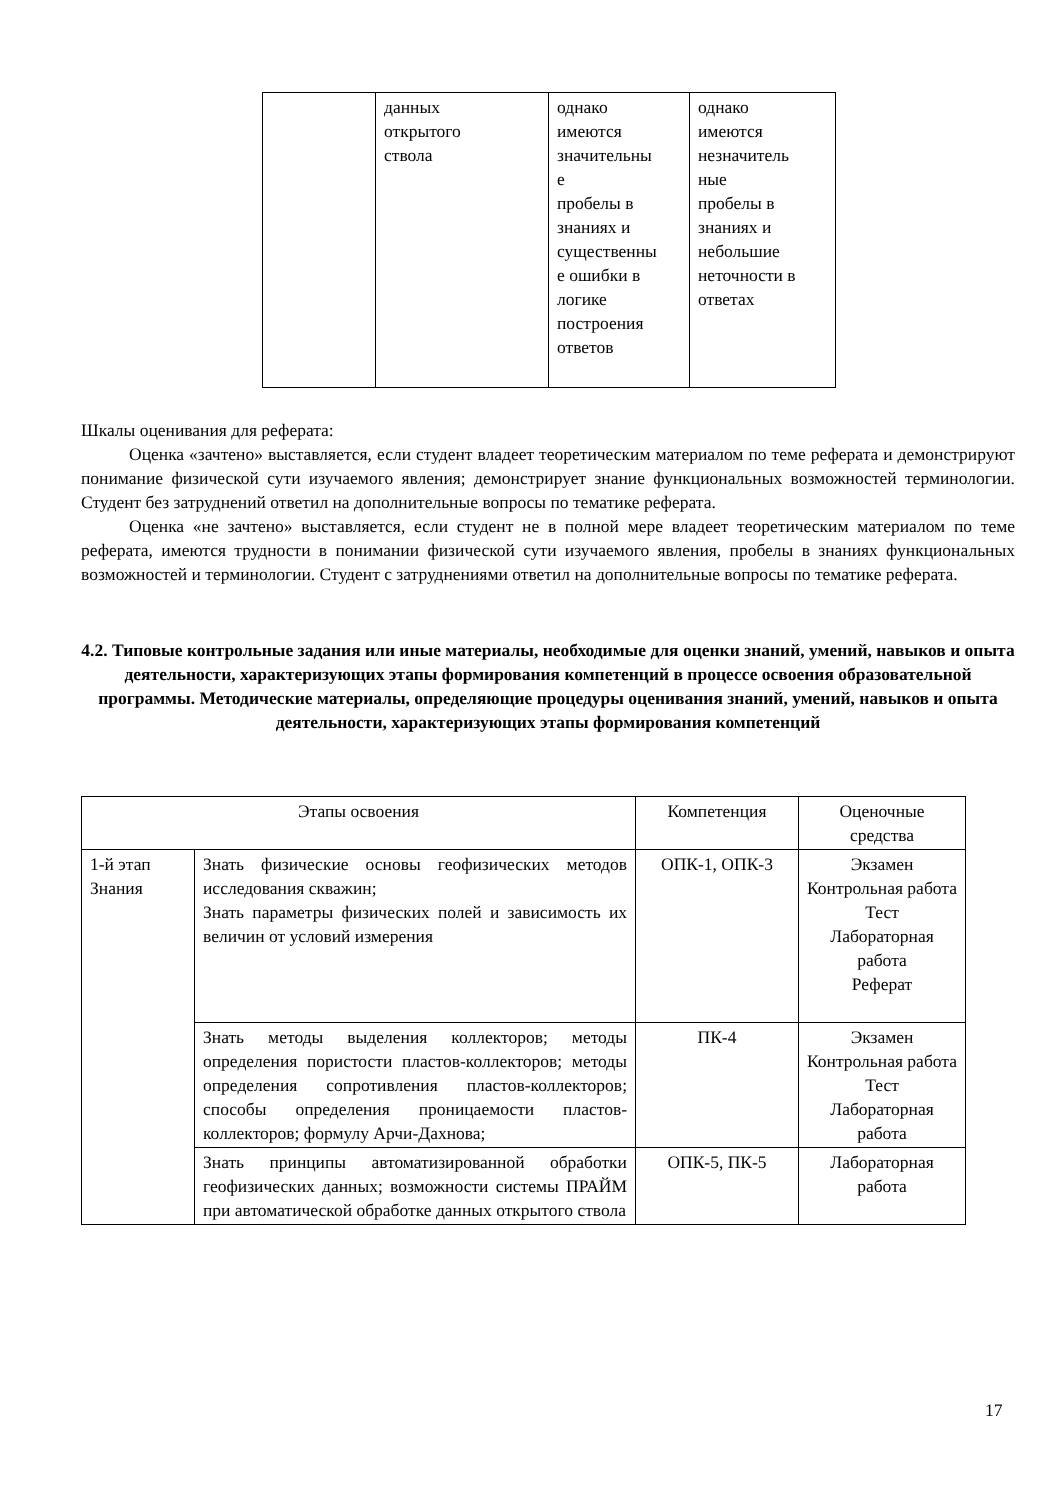| | данных открытого ствола | однако имеются значительны е пробелы в знаниях и существенны е ошибки в логике построения ответов | однако имеются незначитель ные пробелы в знаниях и небольшие неточности в ответах |
Шкалы оценивания для реферата:
Оценка «зачтено» выставляется, если студент владеет теоретическим материалом по теме реферата и демонстрируют понимание физической сути изучаемого явления; демонстрирует знание функциональных возможностей терминологии. Студент без затруднений ответил на дополнительные вопросы по тематике реферата.
Оценка «не зачтено» выставляется, если студент не в полной мере владеет теоретическим материалом по теме реферата, имеются трудности в понимании физической сути изучаемого явления, пробелы в знаниях функциональных возможностей и терминологии. Студент с затруднениями ответил на дополнительные вопросы по тематике реферата.
4.2. Типовые контрольные задания или иные материалы, необходимые для оценки знаний, умений, навыков и опыта деятельности, характеризующих этапы формирования компетенций в процессе освоения образовательной программы. Методические материалы, определяющие процедуры оценивания знаний, умений, навыков и опыта деятельности, характеризующих этапы формирования компетенций
| Этапы освоения | | Компетенция | Оценочные средства |
| --- | --- | --- | --- |
| 1-й этап Знания | Знать физические основы геофизических методов исследования скважин; Знать параметры физических полей и зависимость их величин от условий измерения | ОПК-1, ОПК-3 | Экзамен Контрольная работа Тест Лабораторная работа Реферат |
| | Знать методы выделения коллекторов; методы определения пористости пластов-коллекторов; методы определения сопротивления пластов-коллекторов; способы определения проницаемости пластов-коллекторов; формулу Арчи-Дахнова; | ПК-4 | Экзамен Контрольная работа Тест Лабораторная работа |
| | Знать принципы автоматизированной обработки геофизических данных; возможности системы ПРАЙМ при автоматической обработке данных открытого ствола | ОПК-5, ПК-5 | Лабораторная работа |
17